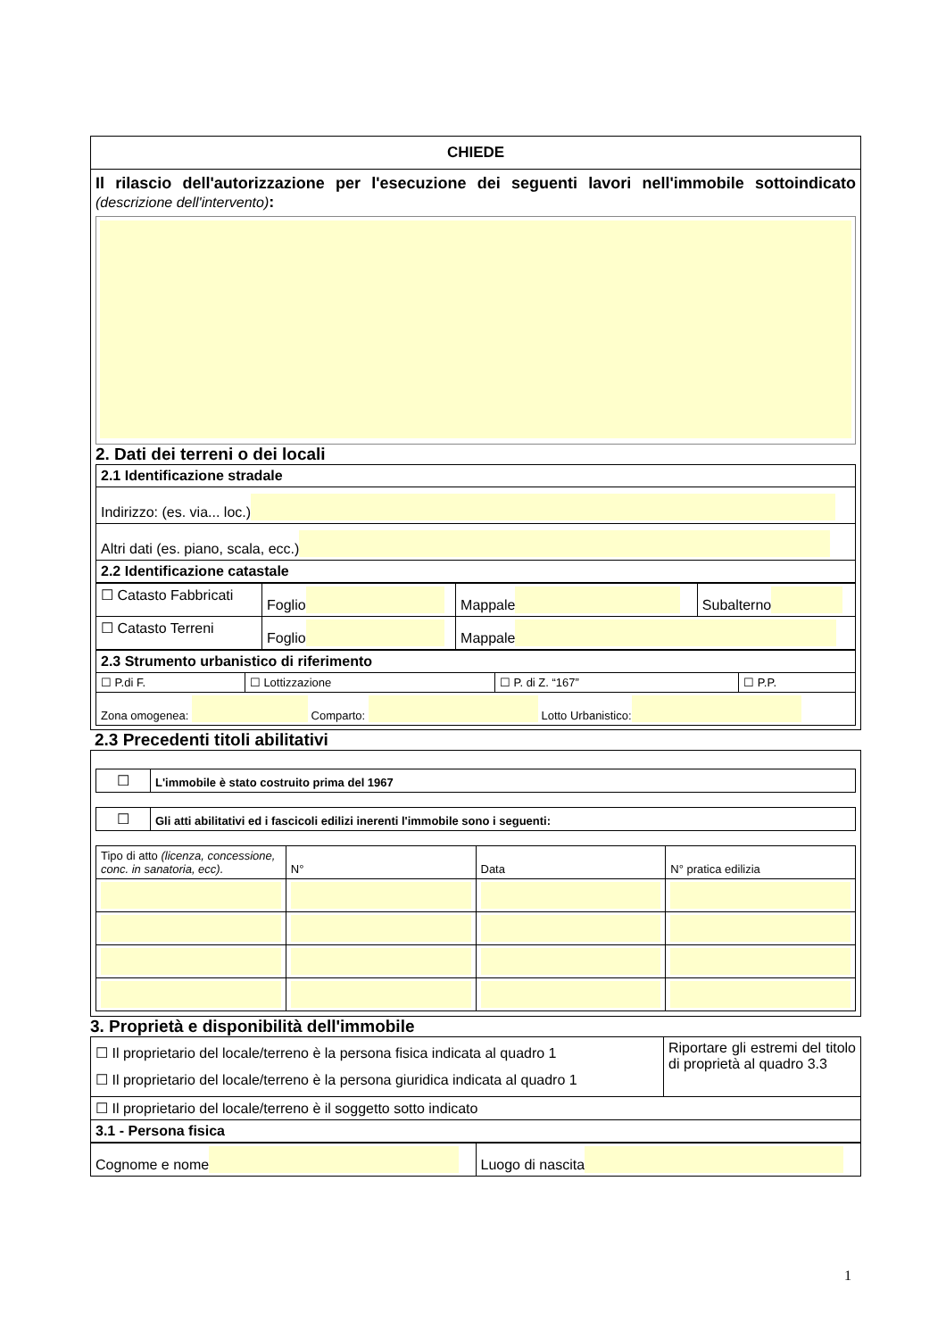CHIEDE
Il rilascio dell'autorizzazione per l'esecuzione dei seguenti lavori nell'immobile sottoindicato (descrizione dell'intervento):
2. Dati dei terreni o dei locali
| 2.1 Identificazione stradale |
| Indirizzo: (es. via... loc.) |
| Altri dati (es. piano, scala, ecc.) |
| 2.2 Identificazione catastale |
| ☐ Catasto Fabbricati | Foglio | Mappale | Subalterno |
| ☐ Catasto Terreni | Foglio | Mappale | |
| 2.3 Strumento urbanistico di riferimento | | | |
| ☐ P.di F. | ☐ Lottizzazione | ☐ P. di Z. “167” | ☐ P.P. |
| Zona omogenea: Comparto: Lotto Urbanistico: | | | |
2.3 Precedenti titoli abilitativi
| ☐ | L'immobile è stato costruito prima del 1967 |
| ☐ | Gli atti abilitativi ed i fascicoli edilizi inerenti l'immobile sono i seguenti: |
| Tipo di atto (licenza, concessione, conc. in sanatoria, ecc). | N° | Data | N° pratica edilizia |
3. Proprietà e disponibilità dell'immobile
| ☐ Il proprietario del locale/terreno è la persona fisica indicata al quadro 1 ☐ Il proprietario del locale/terreno è la persona giuridica indicata al quadro 1 | Riportare gli estremi del titolo di proprietà al quadro 3.3 |
| ☐ Il proprietario del locale/terreno è il soggetto sotto indicato | |
| 3.1 - Persona fisica | |
| Cognome e nome | Luogo di nascita |
1